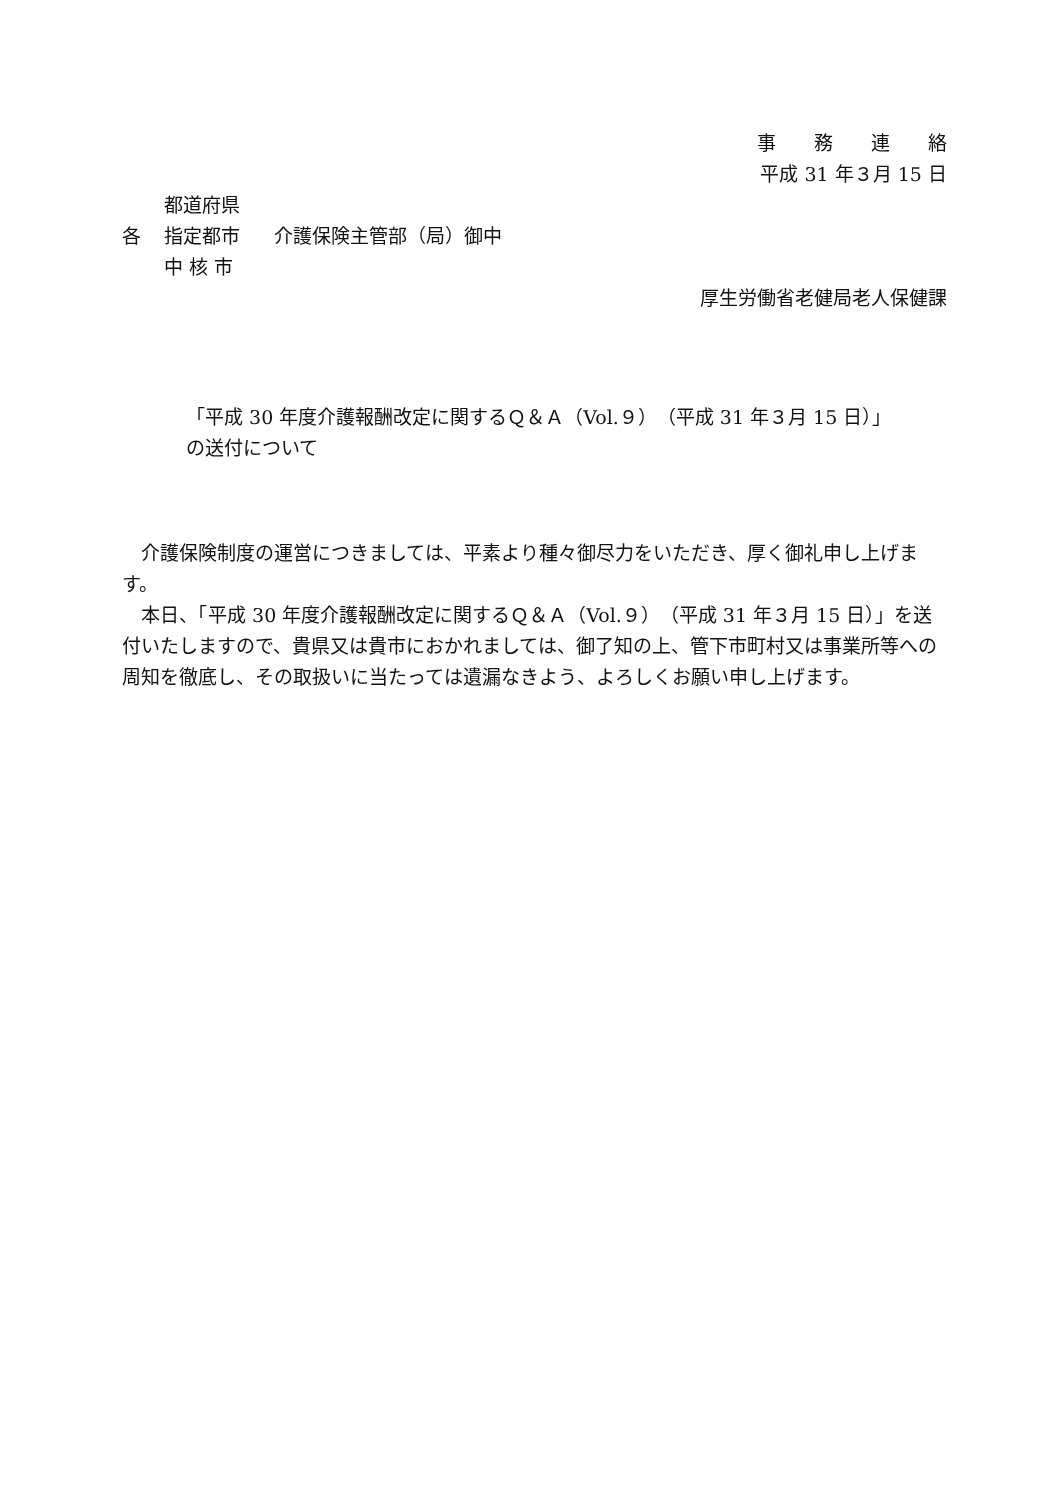事　　務　　連　　絡
平成 31 年３月 15 日
都道府県
各
指定都市
介護保険主管部（局）御中
中 核 市
厚生労働省老健局老人保健課
「平成 30 年度介護報酬改定に関するＱ＆Ａ（Vol.９）（平成 31 年３月 15 日）」
の送付について
　介護保険制度の運営につきましては、平素より種々御尽力をいただき、厚く御礼申し上げます。
　本日、「平成 30 年度介護報酬改定に関するＱ＆Ａ（Vol.９）（平成 31 年３月 15 日）」を送付いたしますので、貴県又は貴市におかれましては、御了知の上、管下市町村又は事業所等への周知を徹底し、その取扱いに当たっては遺漏なきよう、よろしくお願い申し上げます。